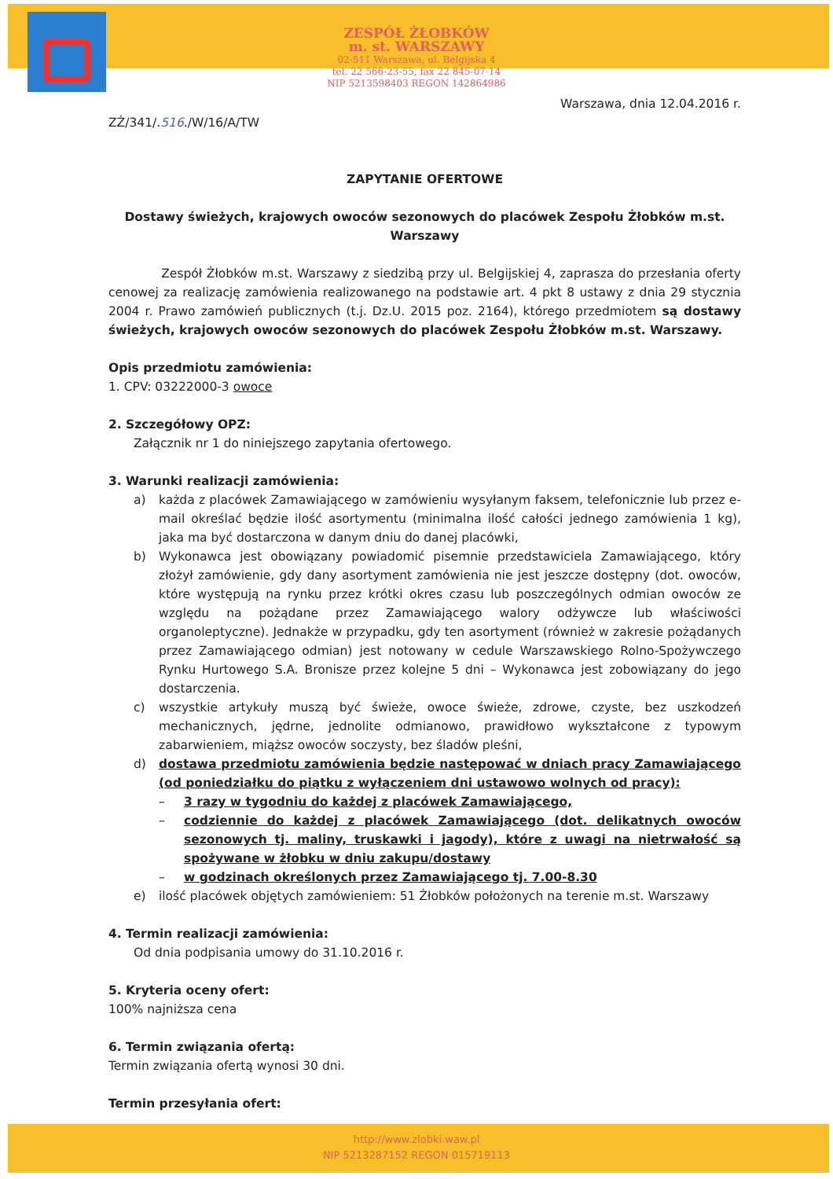ZESPÓŁ ŻŁOBKÓW
m. st. WARSZAWY
02-511 Warszawa, ul. Belgijska 4
tel. 22 566-23-55, fax 22 845-07-14
NIP 5213598403 REGON 142864986
Warszawa, dnia 12.04.2016 r.
ZŻ/341/.516./W/16/A/TW
ZAPYTANIE OFERTOWE
Dostawy świeżych, krajowych owoców sezonowych do placówek Zespołu Żłobków m.st. Warszawy
Zespół Żłobków m.st. Warszawy z siedzibą przy ul. Belgijskiej 4, zaprasza do przesłania oferty cenowej za realizację zamówienia realizowanego na podstawie art. 4 pkt 8 ustawy z dnia 29 stycznia 2004 r. Prawo zamówień publicznych (t.j. Dz.U. 2015 poz. 2164), którego przedmiotem są dostawy świeżych, krajowych owoców sezonowych do placówek Zespołu Żłobków m.st. Warszawy.
Opis przedmiotu zamówienia:
1. CPV: 03222000-3 owoce
2. Szczegółowy OPZ:
Załącznik nr 1 do niniejszego zapytania ofertowego.
3. Warunki realizacji zamówienia:
a) każda z placówek Zamawiającego w zamówieniu wysyłanym faksem, telefonicznie lub przez e-mail określać będzie ilość asortymentu (minimalna ilość całości jednego zamówienia 1 kg), jaka ma być dostarczona w danym dniu do danej placówki,
b) Wykonawca jest obowiązany powiadomić pisemnie przedstawiciela Zamawiającego, który złożył zamówienie, gdy dany asortyment zamówienia nie jest jeszcze dostępny (dot. owoców, które występują na rynku przez krótki okres czasu lub poszczególnych odmian owoców ze względu na pożądane przez Zamawiającego walory odżywcze lub właściwości organoleptyczne). Jednakże w przypadku, gdy ten asortyment (również w zakresie pożądanych przez Zamawiającego odmian) jest notowany w cedule Warszawskiego Rolno-Spożywczego Rynku Hurtowego S.A. Bronisze przez kolejne 5 dni – Wykonawca jest zobowiązany do jego dostarczenia.
c) wszystkie artykuły muszą być świeże, owoce świeże, zdrowe, czyste, bez uszkodzeń mechanicznych, jędrne, jednolite odmianowo, prawidłowo wykształcone z typowym zabarwieniem, miąższ owoców soczysty, bez śladów pleśni,
d) dostawa przedmiotu zamówienia będzie następować w dniach pracy Zamawiającego (od poniedziałku do piątku z wyłączeniem dni ustawowo wolnych od pracy):
– 3 razy w tygodniu do każdej z placówek Zamawiającego,
– codziennie do każdej z placówek Zamawiającego (dot. delikatnych owoców sezonowych tj. maliny, truskawki i jagody), które z uwagi na nietrwałość są spożywane w żłobku w dniu zakupu/dostawy
– w godzinach określonych przez Zamawiającego tj. 7.00-8.30
e) ilość placówek objętych zamówieniem: 51 Żłobków położonych na terenie m.st. Warszawy
4. Termin realizacji zamówienia:
Od dnia podpisania umowy do 31.10.2016 r.
5. Kryteria oceny ofert:
100% najniższa cena
6. Termin związania ofertą:
Termin związania ofertą wynosi 30 dni.
Termin przesyłania ofert:
http://www.zlobki.waw.pl
NIP 5213287152 REGON 015719113